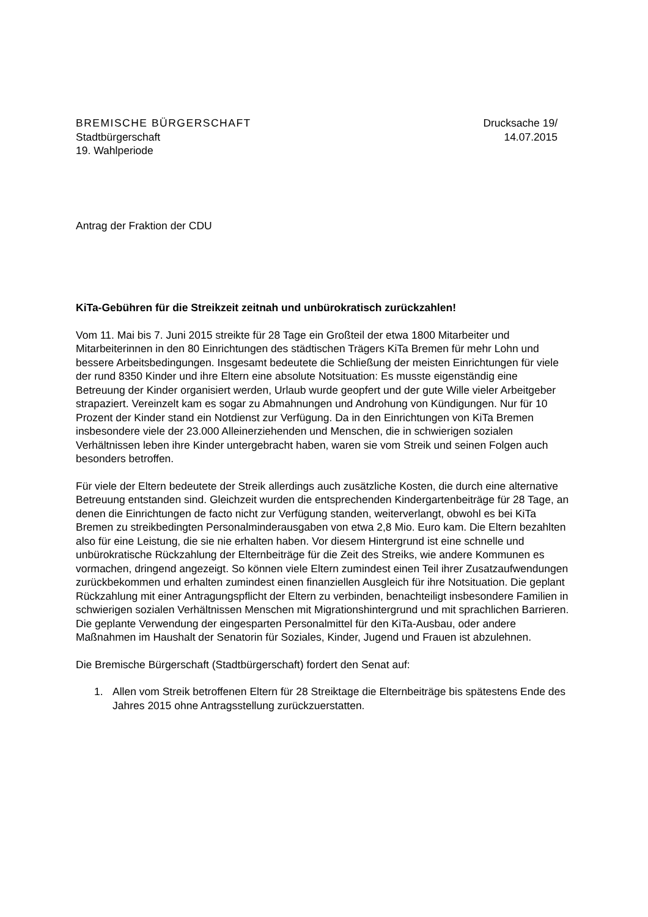BREMISCHE BÜRGERSCHAFT
Stadtbürgerschaft
19. Wahlperiode
Drucksache 19/
14.07.2015
Antrag der Fraktion der CDU
KiTa-Gebühren für die Streikzeit zeitnah und unbürokratisch zurückzahlen!
Vom 11. Mai bis 7. Juni 2015 streikte für 28 Tage ein Großteil der etwa 1800 Mitarbeiter und Mitarbeiterinnen in den 80 Einrichtungen des städtischen Trägers KiTa Bremen für mehr Lohn und bessere Arbeitsbedingungen. Insgesamt bedeutete die Schließung der meisten Einrichtungen für viele der rund 8350 Kinder und ihre Eltern eine absolute Notsituation: Es musste eigenständig eine Betreuung der Kinder organisiert werden, Urlaub wurde geopfert und der gute Wille vieler Arbeitgeber strapaziert. Vereinzelt kam es sogar zu Abmahnungen und Androhung von Kündigungen. Nur für 10 Prozent der Kinder stand ein Notdienst zur Verfügung. Da in den Einrichtungen von KiTa Bremen insbesondere viele der 23.000 Alleinerziehenden und Menschen, die in schwierigen sozialen Verhältnissen leben ihre Kinder untergebracht haben, waren sie vom Streik und seinen Folgen auch besonders betroffen.
Für viele der Eltern bedeutete der Streik allerdings auch zusätzliche Kosten, die durch eine alternative Betreuung entstanden sind. Gleichzeit wurden die entsprechenden Kindergartenbeiträge für 28 Tage, an denen die Einrichtungen de facto nicht zur Verfügung standen, weiterverlangt, obwohl es bei KiTa Bremen zu streikbedingten Personalminderausgaben von etwa 2,8 Mio. Euro kam. Die Eltern bezahlten also für eine Leistung, die sie nie erhalten haben. Vor diesem Hintergrund ist eine schnelle und unbürokratische Rückzahlung der Elternbeiträge für die Zeit des Streiks, wie andere Kommunen es vormachen, dringend angezeigt. So können viele Eltern zumindest einen Teil ihrer Zusatzaufwendungen zurückbekommen und erhalten zumindest einen finanziellen Ausgleich für ihre Notsituation. Die geplant Rückzahlung mit einer Antragungspflicht der Eltern zu verbinden, benachteiligt insbesondere Familien in schwierigen sozialen Verhältnissen Menschen mit Migrationshintergrund und mit sprachlichen Barrieren. Die geplante Verwendung der eingesparten Personalmittel für den KiTa-Ausbau, oder andere Maßnahmen im Haushalt der Senatorin für Soziales, Kinder, Jugend und Frauen ist abzulehnen.
Die Bremische Bürgerschaft (Stadtbürgerschaft) fordert den Senat auf:
1. Allen vom Streik betroffenen Eltern für 28 Streiktage die Elternbeiträge bis spätestens Ende des Jahres 2015 ohne Antragsstellung zurückzuerstatten.